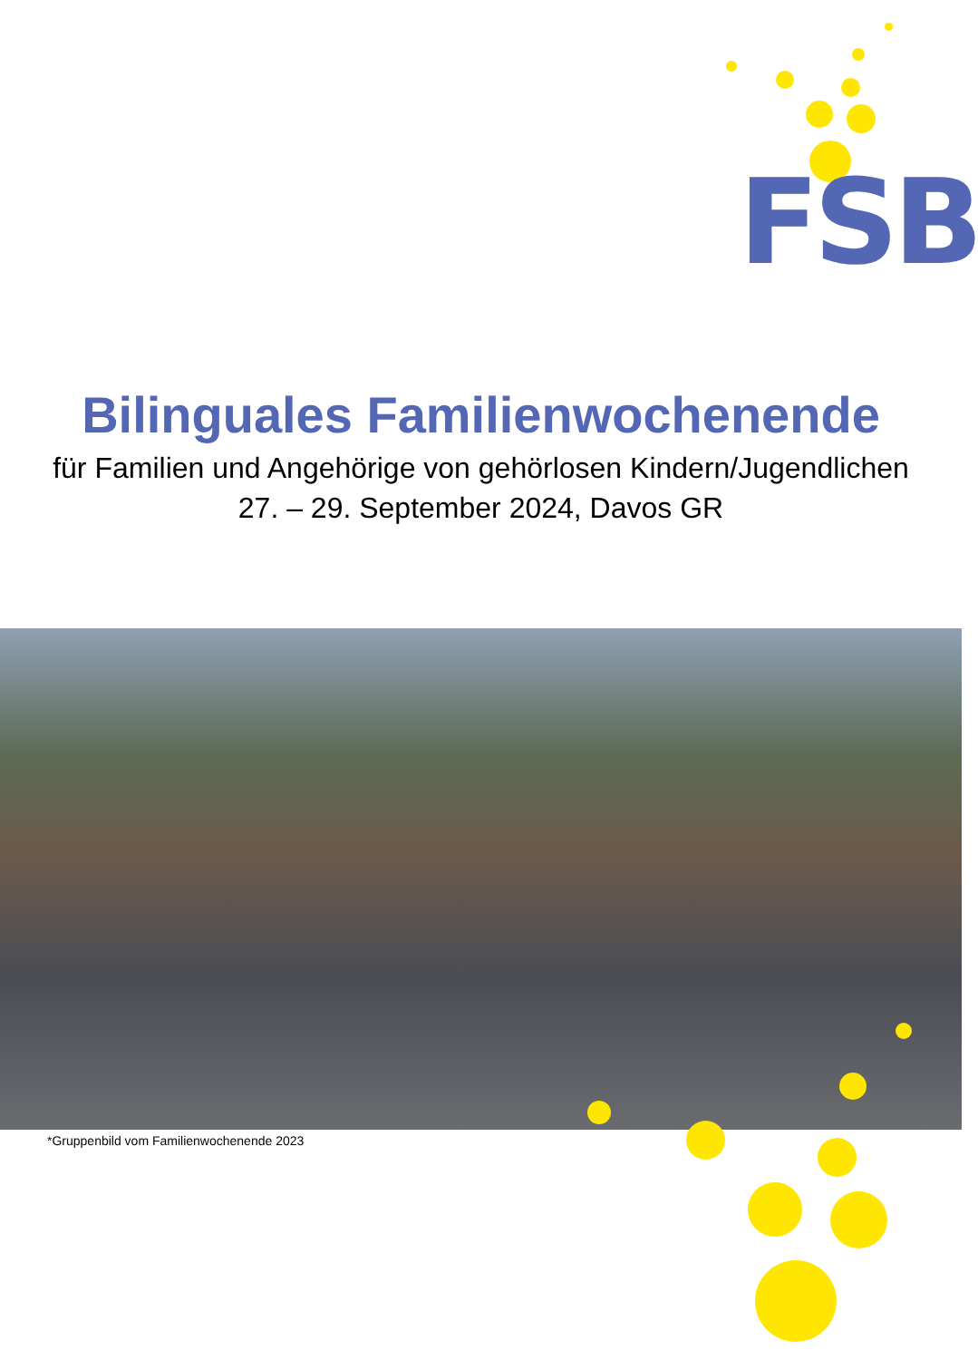FSB
Bilinguales Familienwochenende
für Familien und Angehörige von gehörlosen Kindern/Jugendlichen
27. – 29. September 2024, Davos GR
*Gruppenbild vom Familienwochenende 2023